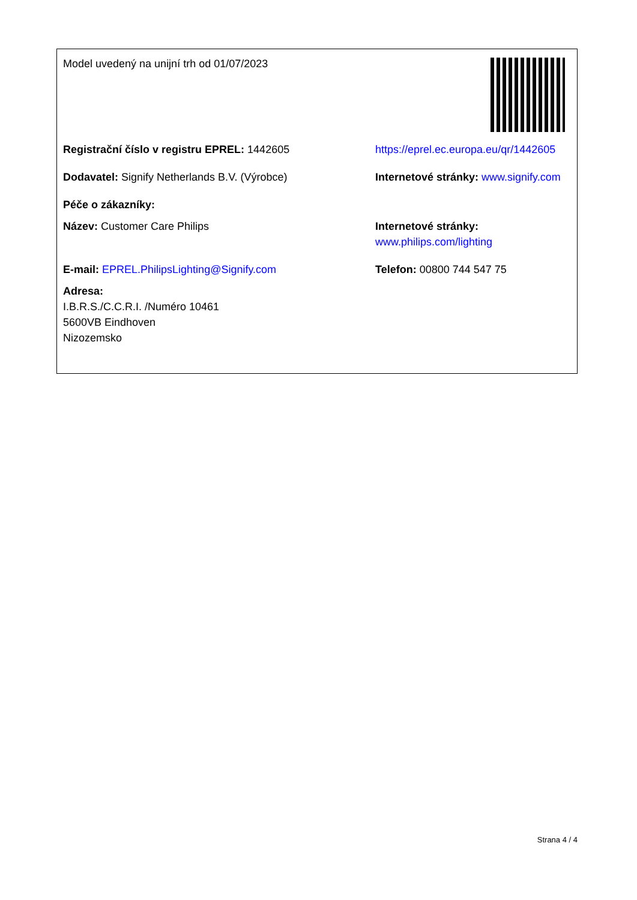Model uvedený na unijní trh od 01/07/2023
Registrační číslo v registru EPREL: 1442605 https://eprel.ec.europa.eu/qr/1442605
Dodavatel: Signify Netherlands B.V. (Výrobce) Internetové stránky: www.signify.com
Péče o zákazníky:
Název: Customer Care Philips Internetové stránky: www.philips.com/lighting
E-mail: EPREL.PhilipsLighting@Signify.com Telefon: 00800 744 547 75
Adresa:
I.B.R.S./C.C.R.I. /Numéro 10461
5600VB Eindhoven
Nizozemsko
Strana 4 / 4